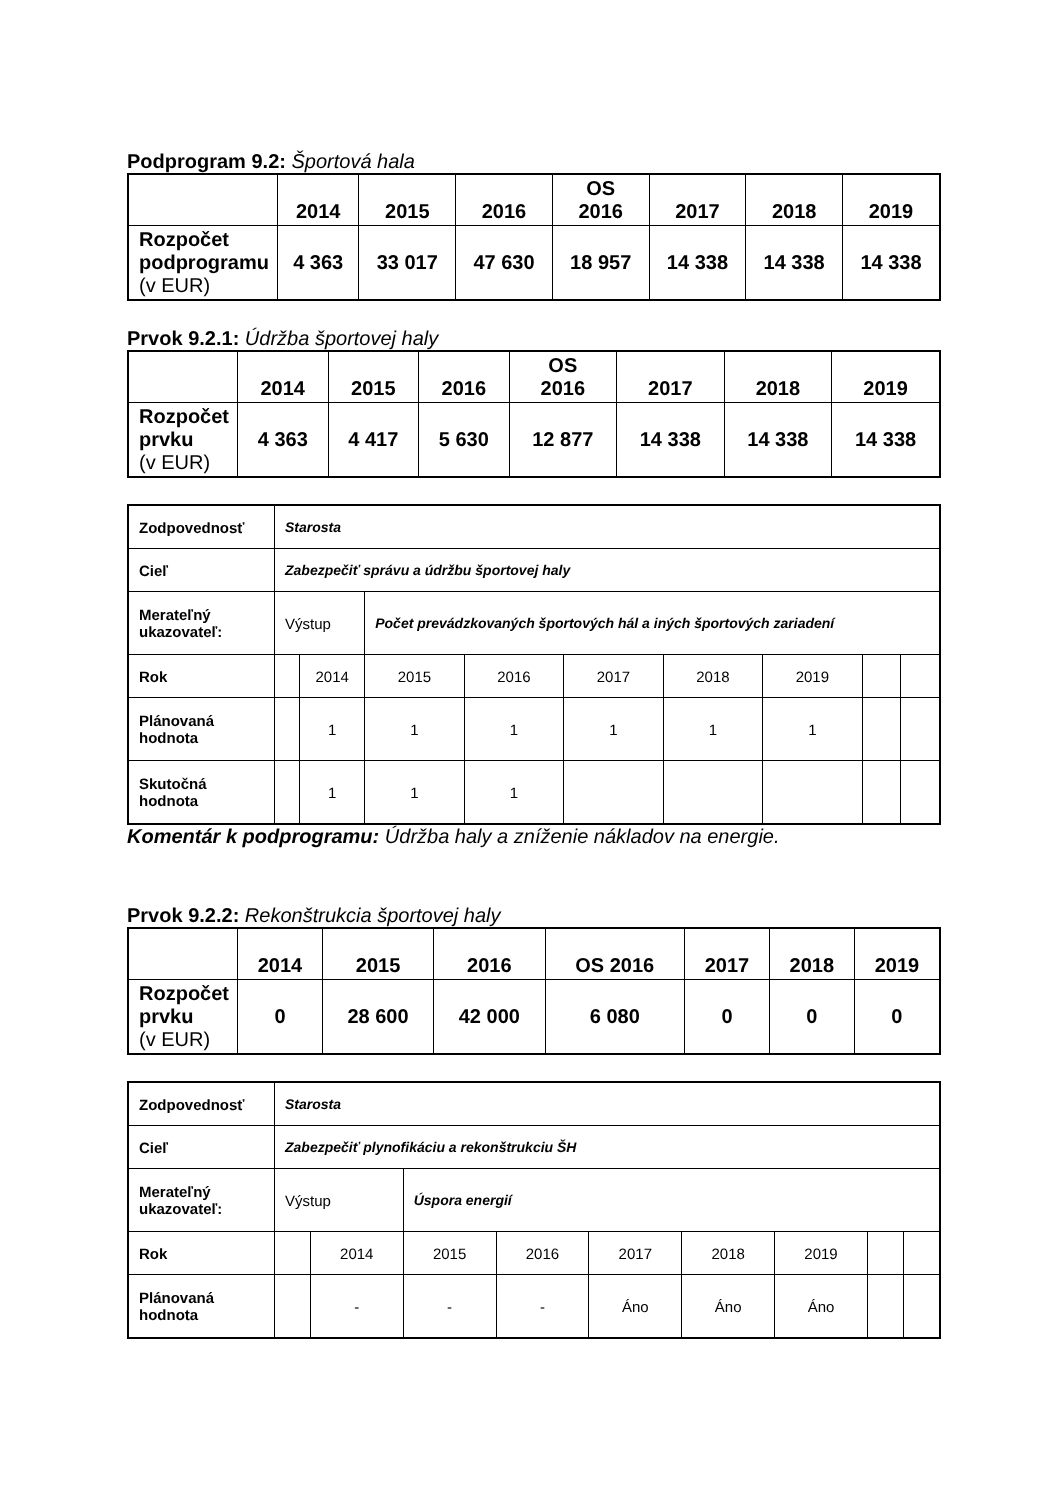Podprogram 9.2: Športová hala
| | 2014 | 2015 | 2016 | OS 2016 | 2017 | 2018 | 2019 |
| --- | --- | --- | --- | --- | --- | --- | --- |
| Rozpočet podprogramu (v EUR) | 4 363 | 33 017 | 47 630 | 18 957 | 14 338 | 14 338 | 14 338 |
Prvok 9.2.1: Údržba športovej haly
| | 2014 | 2015 | 2016 | OS 2016 | 2017 | 2018 | 2019 |
| --- | --- | --- | --- | --- | --- | --- | --- |
| Rozpočet prvku (v EUR) | 4 363 | 4 417 | 5 630 | 12 877 | 14 338 | 14 338 | 14 338 |
| Zodpovednosť | Starosta | | | | | | | | |
| Cieľ | Zabezpečiť správu a údržbu športovej haly | | | | | | | | |
| Merateľný ukazovateľ: | Výstup | | Počet prevádzkovaných športových hál a iných športových zariadení | | | | | | |
| Rok | | 2014 | 2015 | 2016 | 2017 | 2018 | 2019 | | |
| Plánovaná hodnota | | 1 | 1 | 1 | 1 | 1 | 1 | | |
| Skutočná hodnota | | 1 | 1 | 1 | | | | | |
Komentár k podprogramu: Údržba haly a zníženie nákladov na energie.
Prvok 9.2.2: Rekonštrukcia športovej haly
| | 2014 | 2015 | 2016 | OS 2016 | 2017 | 2018 | 2019 |
| --- | --- | --- | --- | --- | --- | --- | --- |
| Rozpočet prvku (v EUR) | 0 | 28 600 | 42 000 | 6 080 | 0 | 0 | 0 |
| Zodpovednosť | Starosta | | | | | | | | |
| Cieľ | Zabezpečiť plynofikáciu a rekonštrukciu ŠH | | | | | | | | |
| Merateľný ukazovateľ: | Výstup | | Úspora energií | | | | | | |
| Rok | | 2014 | 2015 | 2016 | 2017 | 2018 | 2019 | | |
| Plánovaná hodnota | | - | - | - | Áno | Áno | Áno | | |